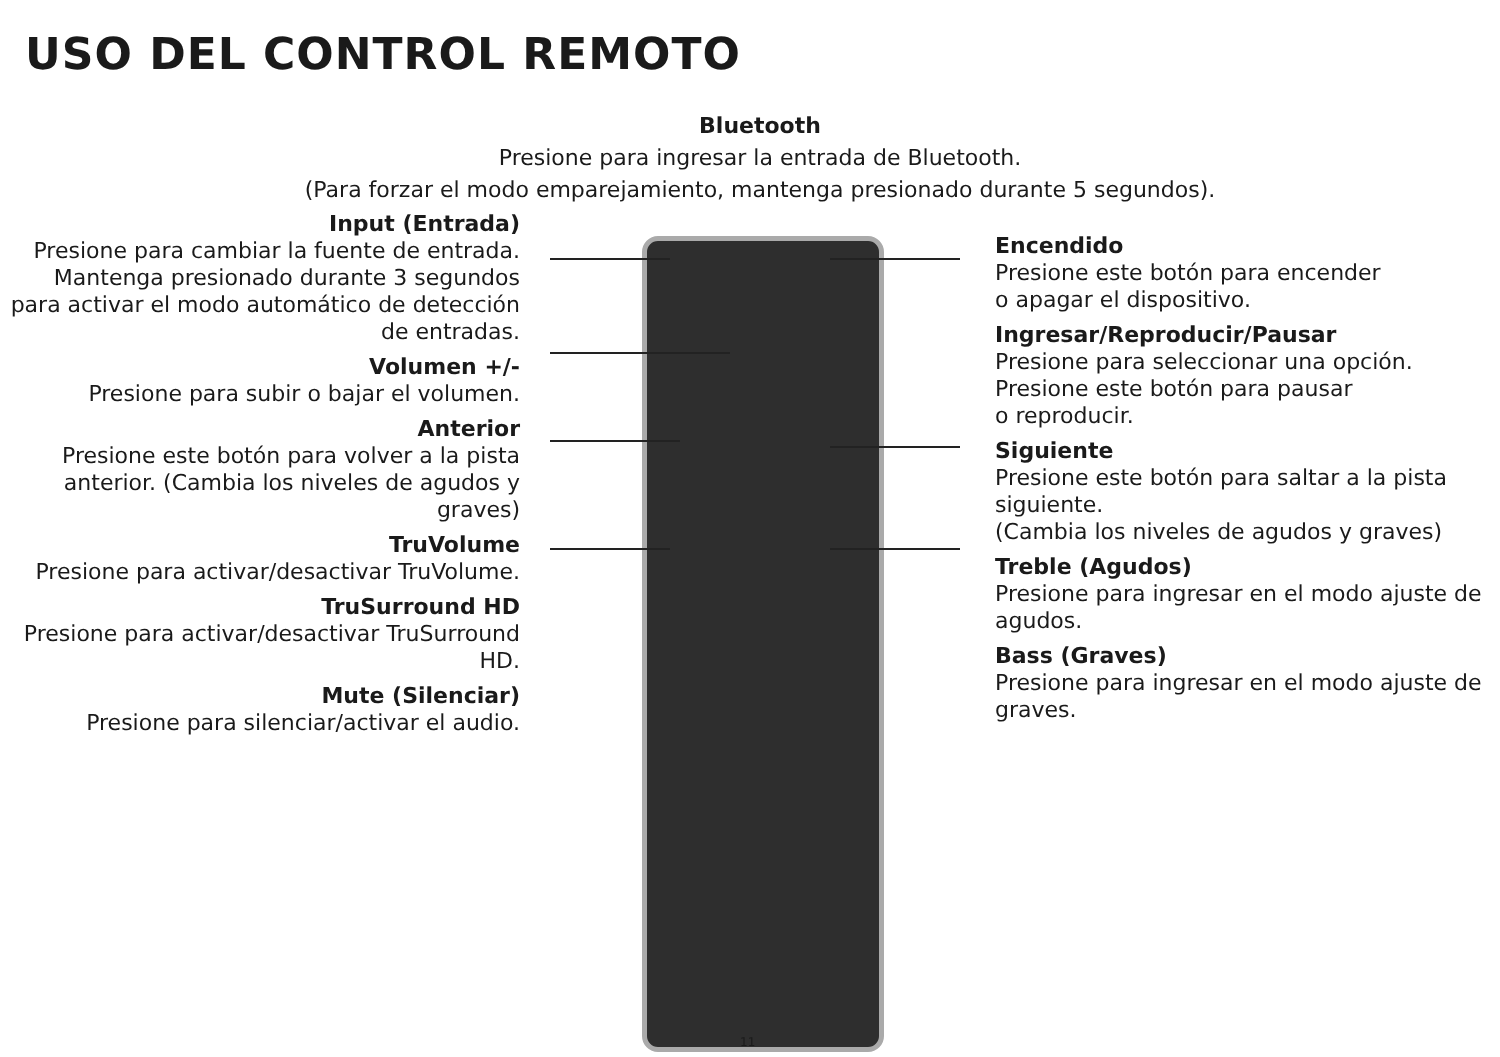USO DEL CONTROL REMOTO
Bluetooth
Presione para ingresar la entrada de Bluetooth.
(Para forzar el modo emparejamiento, mantenga presionado durante 5 segundos).
Input (Entrada)
Presione para cambiar la fuente de entrada. Mantenga presionado durante 3 segundos para activar el modo automático de detección de entradas.
Volumen +/-
Presione para subir o bajar el volumen.
Anterior
Presione este botón para volver a la pista anterior. (Cambia los niveles de agudos y graves)
TruVolume
Presione para activar/desactivar TruVolume.
TruSurround HD
Presione para activar/desactivar TruSurround HD.
Mute (Silenciar)
Presione para silenciar/activar el audio.
Encendido
Presione este botón para encender
o apagar el dispositivo.
Ingresar/Reproducir/Pausar
Presione para seleccionar una opción.
Presione este botón para pausar
o reproducir.
Siguiente
Presione este botón para saltar a la pista siguiente.
(Cambia los niveles de agudos y graves)
Treble (Agudos)
Presione para ingresar en el modo ajuste de agudos.
Bass (Graves)
Presione para ingresar en el modo ajuste de graves.
11